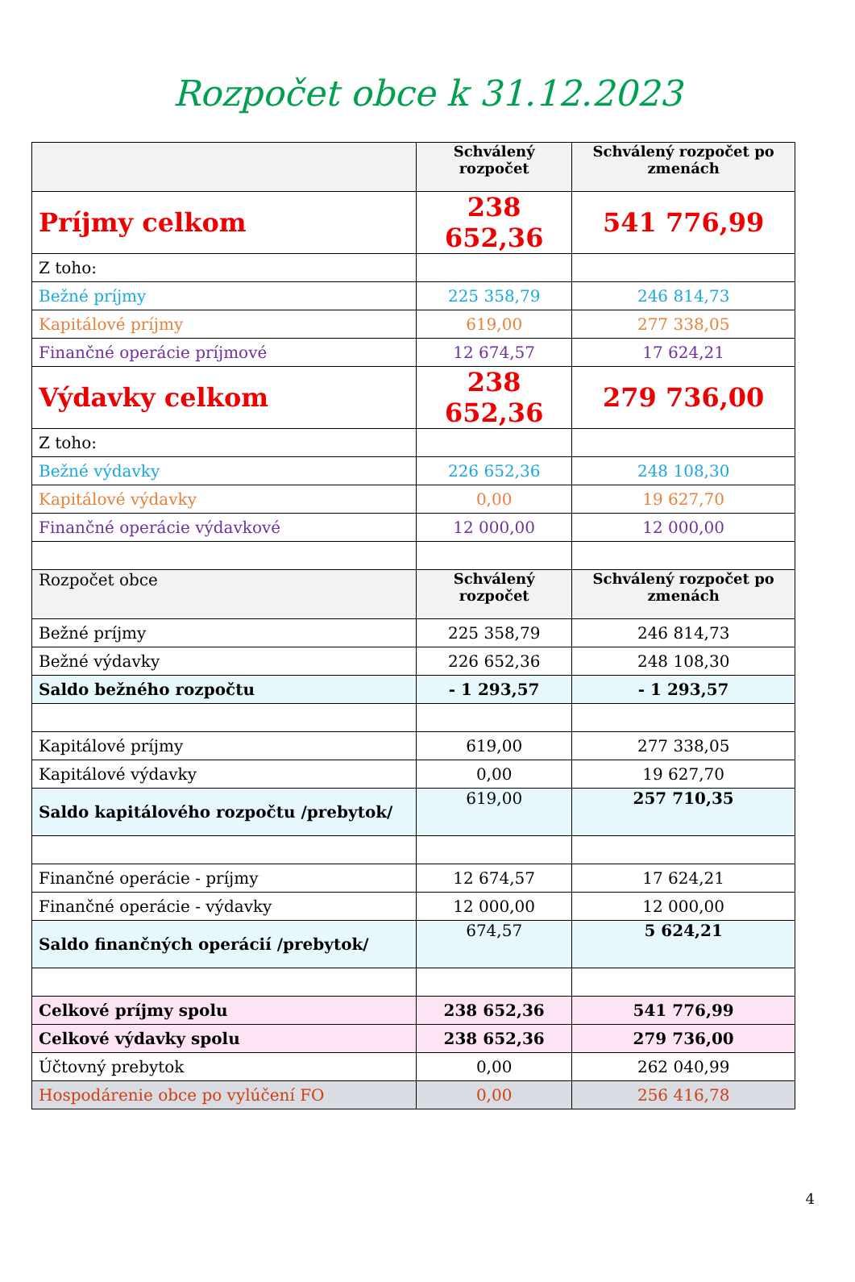Rozpočet obce k 31.12.2023
| | Schválený rozpočet | Schválený rozpočet po zmenách |
| --- | --- | --- |
| Príjmy celkom | 238 652,36 | 541 776,99 |
| Z toho: | | |
| Bežné príjmy | 225 358,79 | 246 814,73 |
| Kapitálové príjmy | 619,00 | 277 338,05 |
| Finančné operácie príjmové | 12 674,57 | 17 624,21 |
| Výdavky celkom | 238 652,36 | 279 736,00 |
| Z toho: | | |
| Bežné výdavky | 226 652,36 | 248 108,30 |
| Kapitálové výdavky | 0,00 | 19 627,70 |
| Finančné operácie výdavkové | 12 000,00 | 12 000,00 |
| Rozpočet obce | Schválený rozpočet | Schválený rozpočet po zmenách |
| Bežné príjmy | 225 358,79 | 246 814,73 |
| Bežné výdavky | 226 652,36 | 248 108,30 |
| Saldo bežného rozpočtu | - 1 293,57 | - 1 293,57 |
| Kapitálové príjmy | 619,00 | 277 338,05 |
| Kapitálové výdavky | 0,00 | 19 627,70 |
| Saldo kapitálového rozpočtu /prebytok/ | 619,00 | 257 710,35 |
| Finančné operácie - príjmy | 12 674,57 | 17 624,21 |
| Finančné operácie - výdavky | 12 000,00 | 12 000,00 |
| Saldo finančných operácií /prebytok/ | 674,57 | 5 624,21 |
| Celkové príjmy spolu | 238 652,36 | 541 776,99 |
| Celkové výdavky spolu | 238 652,36 | 279 736,00 |
| Účtovný prebytok | 0,00 | 262 040,99 |
| Hospodárenie obce po vylúčení FO | 0,00 | 256 416,78 |
4